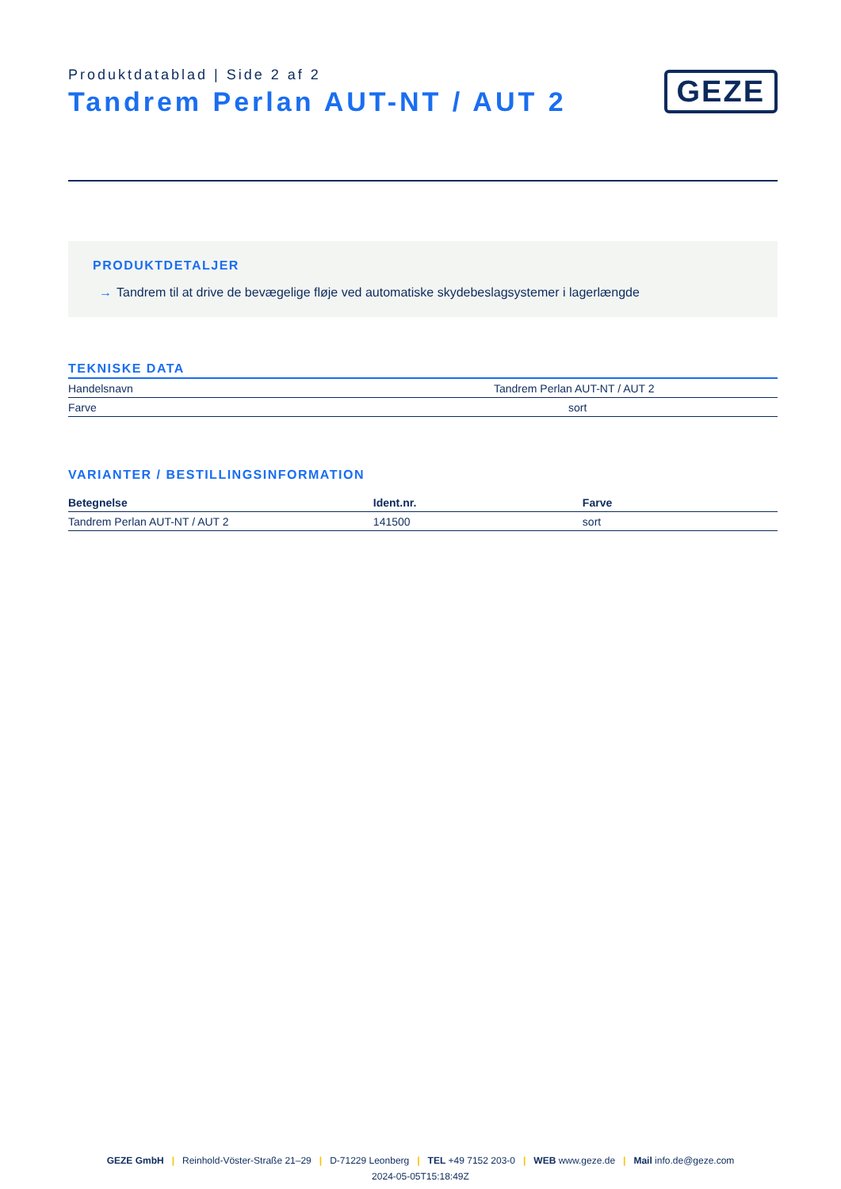Produktdatablad | Side 2 af 2
Tandrem Perlan AUT-NT / AUT 2
GEZE
PRODUKTDETALJER
→ Tandrem til at drive de bevægelige fløje ved automatiske skydebeslagsystemer i lagerlængde
TEKNISKE DATA
| Handelsnavn | Tandrem Perlan AUT-NT / AUT 2 |
| Farve | sort |
VARIANTER / BESTILLINGSINFORMATION
| Betegnelse | Ident.nr. | Farve |
| --- | --- | --- |
| Tandrem Perlan AUT-NT / AUT 2 | 141500 | sort |
GEZE GmbH | Reinhold-Vöster-Straße 21–29 | D-71229 Leonberg | TEL +49 7152 203-0 | WEB www.geze.de | Mail info.de@geze.com
2024-05-05T15:18:49Z